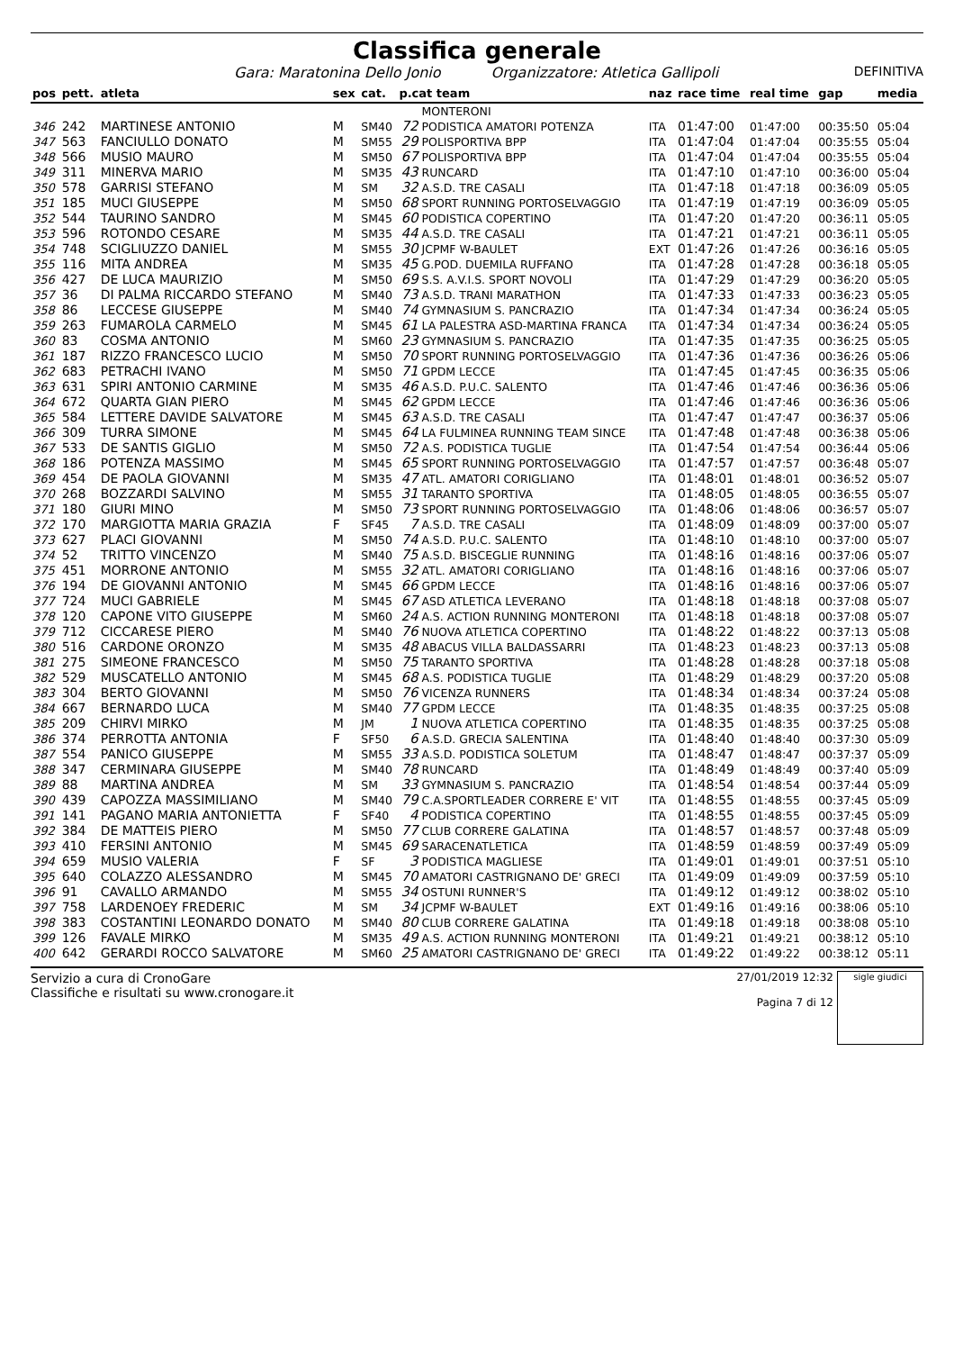Classifica generale
Gara: Maratonina Dello Jonio Organizzatore: Atletica Gallipoli DEFINITIVA
| pos | pett. | atleta | sex | cat. | p.cat team | | naz | race time | real time | gap | media |
| --- | --- | --- | --- | --- | --- | --- | --- | --- | --- | --- | --- |
| | | | | | | MONTERONI | | | | | |
| 346 | 242 | MARTINESE ANTONIO | M | SM40 | 72 | PODISTICA AMATORI POTENZA | ITA | 01:47:00 | 01:47:00 | 00:35:50 | 05:04 |
| 347 | 563 | FANCIULLO DONATO | M | SM55 | 29 | POLISPORTIVA BPP | ITA | 01:47:04 | 01:47:04 | 00:35:55 | 05:04 |
| 348 | 566 | MUSIO MAURO | M | SM50 | 67 | POLISPORTIVA BPP | ITA | 01:47:04 | 01:47:04 | 00:35:55 | 05:04 |
| 349 | 311 | MINERVA MARIO | M | SM35 | 43 | RUNCARD | ITA | 01:47:10 | 01:47:10 | 00:36:00 | 05:04 |
| 350 | 578 | GARRISI STEFANO | M | SM | 32 | A.S.D. TRE CASALI | ITA | 01:47:18 | 01:47:18 | 00:36:09 | 05:05 |
| 351 | 185 | MUCI GIUSEPPE | M | SM50 | 68 | SPORT RUNNING PORTOSELVAGGIO | ITA | 01:47:19 | 01:47:19 | 00:36:09 | 05:05 |
| 352 | 544 | TAURINO SANDRO | M | SM45 | 60 | PODISTICA COPERTINO | ITA | 01:47:20 | 01:47:20 | 00:36:11 | 05:05 |
| 353 | 596 | ROTONDO CESARE | M | SM35 | 44 | A.S.D. TRE CASALI | ITA | 01:47:21 | 01:47:21 | 00:36:11 | 05:05 |
| 354 | 748 | SCIGLIUZZO DANIEL | M | SM55 | 30 | JCPMF W-BAULET | EXT | 01:47:26 | 01:47:26 | 00:36:16 | 05:05 |
| 355 | 116 | MITA ANDREA | M | SM35 | 45 | G.POD. DUEMILA RUFFANO | ITA | 01:47:28 | 01:47:28 | 00:36:18 | 05:05 |
| 356 | 427 | DE LUCA MAURIZIO | M | SM50 | 69 | S.S. A.V.I.S. SPORT NOVOLI | ITA | 01:47:29 | 01:47:29 | 00:36:20 | 05:05 |
| 357 | 36 | DI PALMA RICCARDO STEFANO | M | SM40 | 73 | A.S.D. TRANI MARATHON | ITA | 01:47:33 | 01:47:33 | 00:36:23 | 05:05 |
| 358 | 86 | LECCESE GIUSEPPE | M | SM40 | 74 | GYMNASIUM S. PANCRAZIO | ITA | 01:47:34 | 01:47:34 | 00:36:24 | 05:05 |
| 359 | 263 | FUMAROLA CARMELO | M | SM45 | 61 | LA PALESTRA ASD-MARTINA FRANCA | ITA | 01:47:34 | 01:47:34 | 00:36:24 | 05:05 |
| 360 | 83 | COSMA ANTONIO | M | SM60 | 23 | GYMNASIUM S. PANCRAZIO | ITA | 01:47:35 | 01:47:35 | 00:36:25 | 05:05 |
| 361 | 187 | RIZZO FRANCESCO LUCIO | M | SM50 | 70 | SPORT RUNNING PORTOSELVAGGIO | ITA | 01:47:36 | 01:47:36 | 00:36:26 | 05:06 |
| 362 | 683 | PETRACHI IVANO | M | SM50 | 71 | GPDM LECCE | ITA | 01:47:45 | 01:47:45 | 00:36:35 | 05:06 |
| 363 | 631 | SPIRI ANTONIO CARMINE | M | SM35 | 46 | A.S.D. P.U.C. SALENTO | ITA | 01:47:46 | 01:47:46 | 00:36:36 | 05:06 |
| 364 | 672 | QUARTA GIAN PIERO | M | SM45 | 62 | GPDM LECCE | ITA | 01:47:46 | 01:47:46 | 00:36:36 | 05:06 |
| 365 | 584 | LETTERE DAVIDE SALVATORE | M | SM45 | 63 | A.S.D. TRE CASALI | ITA | 01:47:47 | 01:47:47 | 00:36:37 | 05:06 |
| 366 | 309 | TURRA SIMONE | M | SM45 | 64 | LA FULMINEA RUNNING TEAM SINCE | ITA | 01:47:48 | 01:47:48 | 00:36:38 | 05:06 |
| 367 | 533 | DE SANTIS GIGLIO | M | SM50 | 72 | A.S. PODISTICA TUGLIE | ITA | 01:47:54 | 01:47:54 | 00:36:44 | 05:06 |
| 368 | 186 | POTENZA MASSIMO | M | SM45 | 65 | SPORT RUNNING PORTOSELVAGGIO | ITA | 01:47:57 | 01:47:57 | 00:36:48 | 05:07 |
| 369 | 454 | DE PAOLA GIOVANNI | M | SM35 | 47 | ATL. AMATORI CORIGLIANO | ITA | 01:48:01 | 01:48:01 | 00:36:52 | 05:07 |
| 370 | 268 | BOZZARDI SALVINO | M | SM55 | 31 | TARANTO SPORTIVA | ITA | 01:48:05 | 01:48:05 | 00:36:55 | 05:07 |
| 371 | 180 | GIURI MINO | M | SM50 | 73 | SPORT RUNNING PORTOSELVAGGIO | ITA | 01:48:06 | 01:48:06 | 00:36:57 | 05:07 |
| 372 | 170 | MARGIOTTA MARIA GRAZIA | F | SF45 | 7 | A.S.D. TRE CASALI | ITA | 01:48:09 | 01:48:09 | 00:37:00 | 05:07 |
| 373 | 627 | PLACI GIOVANNI | M | SM50 | 74 | A.S.D. P.U.C. SALENTO | ITA | 01:48:10 | 01:48:10 | 00:37:00 | 05:07 |
| 374 | 52 | TRITTO VINCENZO | M | SM40 | 75 | A.S.D. BISCEGLIE RUNNING | ITA | 01:48:16 | 01:48:16 | 00:37:06 | 05:07 |
| 375 | 451 | MORRONE ANTONIO | M | SM55 | 32 | ATL. AMATORI CORIGLIANO | ITA | 01:48:16 | 01:48:16 | 00:37:06 | 05:07 |
| 376 | 194 | DE GIOVANNI ANTONIO | M | SM45 | 66 | GPDM LECCE | ITA | 01:48:16 | 01:48:16 | 00:37:06 | 05:07 |
| 377 | 724 | MUCI GABRIELE | M | SM45 | 67 | ASD ATLETICA LEVERANO | ITA | 01:48:18 | 01:48:18 | 00:37:08 | 05:07 |
| 378 | 120 | CAPONE VITO GIUSEPPE | M | SM60 | 24 | A.S. ACTION RUNNING MONTERONI | ITA | 01:48:18 | 01:48:18 | 00:37:08 | 05:07 |
| 379 | 712 | CICCARESE PIERO | M | SM40 | 76 | NUOVA ATLETICA COPERTINO | ITA | 01:48:22 | 01:48:22 | 00:37:13 | 05:08 |
| 380 | 516 | CARDONE ORONZO | M | SM35 | 48 | ABACUS VILLA BALDASSARRI | ITA | 01:48:23 | 01:48:23 | 00:37:13 | 05:08 |
| 381 | 275 | SIMEONE FRANCESCO | M | SM50 | 75 | TARANTO SPORTIVA | ITA | 01:48:28 | 01:48:28 | 00:37:18 | 05:08 |
| 382 | 529 | MUSCATELLO ANTONIO | M | SM45 | 68 | A.S. PODISTICA TUGLIE | ITA | 01:48:29 | 01:48:29 | 00:37:20 | 05:08 |
| 383 | 304 | BERTO GIOVANNI | M | SM50 | 76 | VICENZA RUNNERS | ITA | 01:48:34 | 01:48:34 | 00:37:24 | 05:08 |
| 384 | 667 | BERNARDO LUCA | M | SM40 | 77 | GPDM LECCE | ITA | 01:48:35 | 01:48:35 | 00:37:25 | 05:08 |
| 385 | 209 | CHIRVI MIRKO | M | JM | 1 | NUOVA ATLETICA COPERTINO | ITA | 01:48:35 | 01:48:35 | 00:37:25 | 05:08 |
| 386 | 374 | PERROTTA ANTONIA | F | SF50 | 6 | A.S.D. GRECIA SALENTINA | ITA | 01:48:40 | 01:48:40 | 00:37:30 | 05:09 |
| 387 | 554 | PANICO GIUSEPPE | M | SM55 | 33 | A.S.D. PODISTICA SOLETUM | ITA | 01:48:47 | 01:48:47 | 00:37:37 | 05:09 |
| 388 | 347 | CERMINARA GIUSEPPE | M | SM40 | 78 | RUNCARD | ITA | 01:48:49 | 01:48:49 | 00:37:40 | 05:09 |
| 389 | 88 | MARTINA ANDREA | M | SM | 33 | GYMNASIUM S. PANCRAZIO | ITA | 01:48:54 | 01:48:54 | 00:37:44 | 05:09 |
| 390 | 439 | CAPOZZA MASSIMILIANO | M | SM40 | 79 | C.A.SPORTLEADER CORRERE E' VIT | ITA | 01:48:55 | 01:48:55 | 00:37:45 | 05:09 |
| 391 | 141 | PAGANO MARIA ANTONIETTA | F | SF40 | 4 | PODISTICA COPERTINO | ITA | 01:48:55 | 01:48:55 | 00:37:45 | 05:09 |
| 392 | 384 | DE MATTEIS PIERO | M | SM50 | 77 | CLUB CORRERE GALATINA | ITA | 01:48:57 | 01:48:57 | 00:37:48 | 05:09 |
| 393 | 410 | FERSINI ANTONIO | M | SM45 | 69 | SARACENATLETICA | ITA | 01:48:59 | 01:48:59 | 00:37:49 | 05:09 |
| 394 | 659 | MUSIO VALERIA | F | SF | 3 | PODISTICA MAGLIESE | ITA | 01:49:01 | 01:49:01 | 00:37:51 | 05:10 |
| 395 | 640 | COLAZZO ALESSANDRO | M | SM45 | 70 | AMATORI CASTRIGNANO DE' GRECI | ITA | 01:49:09 | 01:49:09 | 00:37:59 | 05:10 |
| 396 | 91 | CAVALLO ARMANDO | M | SM55 | 34 | OSTUNI RUNNER'S | ITA | 01:49:12 | 01:49:12 | 00:38:02 | 05:10 |
| 397 | 758 | LARDENOEY FREDERIC | M | SM | 34 | JCPMF W-BAULET | EXT | 01:49:16 | 01:49:16 | 00:38:06 | 05:10 |
| 398 | 383 | COSTANTINI LEONARDO DONATO | M | SM40 | 80 | CLUB CORRERE GALATINA | ITA | 01:49:18 | 01:49:18 | 00:38:08 | 05:10 |
| 399 | 126 | FAVALE MIRKO | M | SM35 | 49 | A.S. ACTION RUNNING MONTERONI | ITA | 01:49:21 | 01:49:21 | 00:38:12 | 05:10 |
| 400 | 642 | GERARDI ROCCO SALVATORE | M | SM60 | 25 | AMATORI CASTRIGNANO DE' GRECI | ITA | 01:49:22 | 01:49:22 | 00:38:12 | 05:11 |
Servizio a cura di CronoGare
Classifiche e risultati su www.cronogare.it
27/01/2019 12:32
Pagina 7 di 12
sigle giudici